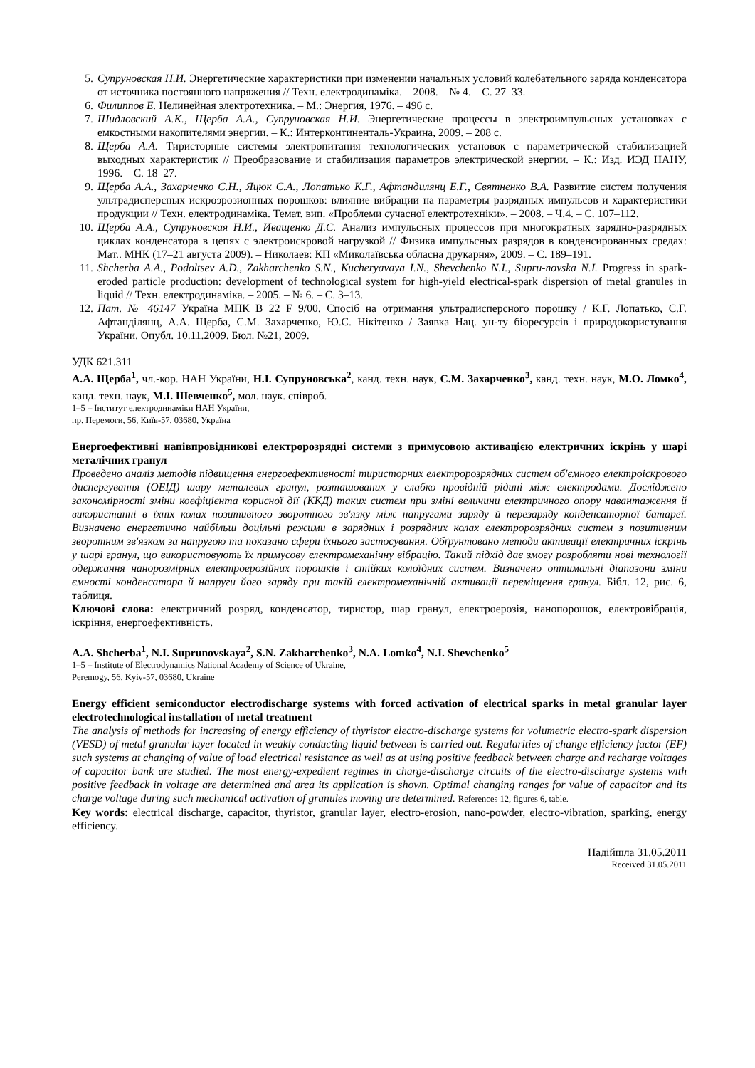5. Супруновская Н.И. Энергетические характеристики при изменении начальных условий колебательного заряда конденсатора от источника постоянного напряжения // Техн. електродинаміка. – 2008. – № 4. – С. 27–33.
6. Филиппов Е. Нелинейная электротехника. – М.: Энергия, 1976. – 496 с.
7. Шидловский А.К., Щерба А.А., Супруновская Н.И. Энергетические процессы в электроимпульсных установках с емкостными накопителями энергии. – К.: Интерконтиненталь-Украина, 2009. – 208 с.
8. Щерба А.А. Тиристорные системы электропитания технологических установок с параметрической стабилизацией выходных характеристик // Преобразование и стабилизация параметров электрической энергии. – К.: Изд. ИЭД НАНУ, 1996. – С. 18–27.
9. Щерба А.А., Захарченко С.Н., Яцюк С.А., Лопатько К.Г., Афтандилянц Е.Г., Святненко В.А. Развитие систем получения ультрадисперсных искроэрозионных порошков: влияние вибрации на параметры разрядных импульсов и характеристики продукции // Техн. електродинаміка. Темат. вип. «Проблеми сучасної електротехніки». – 2008. – Ч.4. – С. 107–112.
10. Щерба А.А., Супруновская Н.И., Иващенко Д.С. Анализ импульсных процессов при многократных зарядно-разрядных циклах конденсатора в цепях с электроискровой нагрузкой // Физика импульсных разрядов в конденсированных средах: Мат.. МНК (17–21 августа 2009). – Николаев: КП «Миколаївська обласна друкарня», 2009. – С. 189–191.
11. Shcherba A.A., Podoltsev A.D., Zakharchenko S.N., Kucheryavaya I.N., Shevchenko N.I., Supru-novska N.I. Progress in spark-eroded particle production: development of technological system for high-yield electrical-spark dispersion of metal granules in liquid // Техн. електродинаміка. – 2005. – № 6. – С. 3–13.
12. Пат. № 46147 Україна МПК B 22 F 9/00. Спосіб на отримання ультрадисперсного порошку / К.Г. Лопатько, Є.Г. Афтанділянц, А.А. Щерба, С.М. Захарченко, Ю.С. Нікітенко / Заявка Нац. ун-ту біоресурсів і природокористування України. Опубл. 10.11.2009. Бюл. №21, 2009.
УДК 621.311
А.А. Щерба<sup>1</sup>, чл.-кор. НАН України, Н.І. Супруновська<sup>2</sup>, канд. техн. наук, С.М. Захарченко<sup>3</sup>, канд. техн. наук, М.О. Ломко<sup>4</sup>, канд. техн. наук, М.І. Шевченко<sup>5</sup>, мол. наук. співроб.
1–5 – Інститут електродинаміки НАН України,
пр. Перемоги, 56, Київ-57, 03680, Україна
Енергоефективні напівпровідникові електророзрядні системи з примусовою активацією електричних іскрінь у шарі металічних гранул
Проведено аналіз методів підвищення енергоефективності тиристорних електророзрядних систем об'ємного електроіскрового диспергування (ОЕІД) шару металевих гранул, розташованих у слабко провідній рідині між електродами. Досліджено закономірності зміни коефіцієнта корисної дії (ККД) таких систем при зміні величини електричного опору навантаження й використанні в їхніх колах позитивного зворотного зв'язку між напругами заряду й перезаряду конденсаторної батареї. Визначено енергетично найбільш доцільні режими в зарядних і розрядних колах електророзрядних систем з позитивним зворотним зв'язком за напругою та показано сфери їхнього застосування. Обґрунтовано методи активації електричних іскрінь у шарі гранул, що використовують їх примусову електромеханічну вібрацію. Такий підхід дає змогу розробляти нові технології одержання нанорозмірних електроерозійних порошків і стійких колоїдних систем. Визначено оптимальні діапазони зміни ємності конденсатора й напруги його заряду при такій електромеханічній активації переміщення гранул. Бібл. 12, рис. 6, таблиця.
Ключові слова: електричний розряд, конденсатор, тиристор, шар гранул, електроерозія, нанопорошок, електровібрація, іскріння, енергоефективність.
A.A. Shcherba<sup>1</sup>, N.I. Suprunovskaya<sup>2</sup>, S.N. Zakharchenko<sup>3</sup>, N.A. Lomko<sup>4</sup>, N.I. Shevchenko<sup>5</sup>
1–5 – Institute of Electrodynamics National Academy of Science of Ukraine,
Peremogy, 56, Kyiv-57, 03680, Ukraine
Energy efficient semiconductor electrodischarge systems with forced activation of electrical sparks in metal granular layer electrotechnological installation of metal treatment
The analysis of methods for increasing of energy efficiency of thyristor electro-discharge systems for volumetric electro-spark dispersion (VESD) of metal granular layer located in weakly conducting liquid between is carried out. Regularities of change efficiency factor (EF) such systems at changing of value of load electrical resistance as well as at using positive feedback between charge and recharge voltages of capacitor bank are studied. The most energy-expedient regimes in charge-discharge circuits of the electro-discharge systems with positive feedback in voltage are determined and area its application is shown. Optimal changing ranges for value of capacitor and its charge voltage during such mechanical activation of granules moving are determined. References 12, figures 6, table.
Key words: electrical discharge, capacitor, thyristor, granular layer, electro-erosion, nano-powder, electro-vibration, sparking, energy efficiency.
Надійшла 31.05.2011
Received 31.05.2011